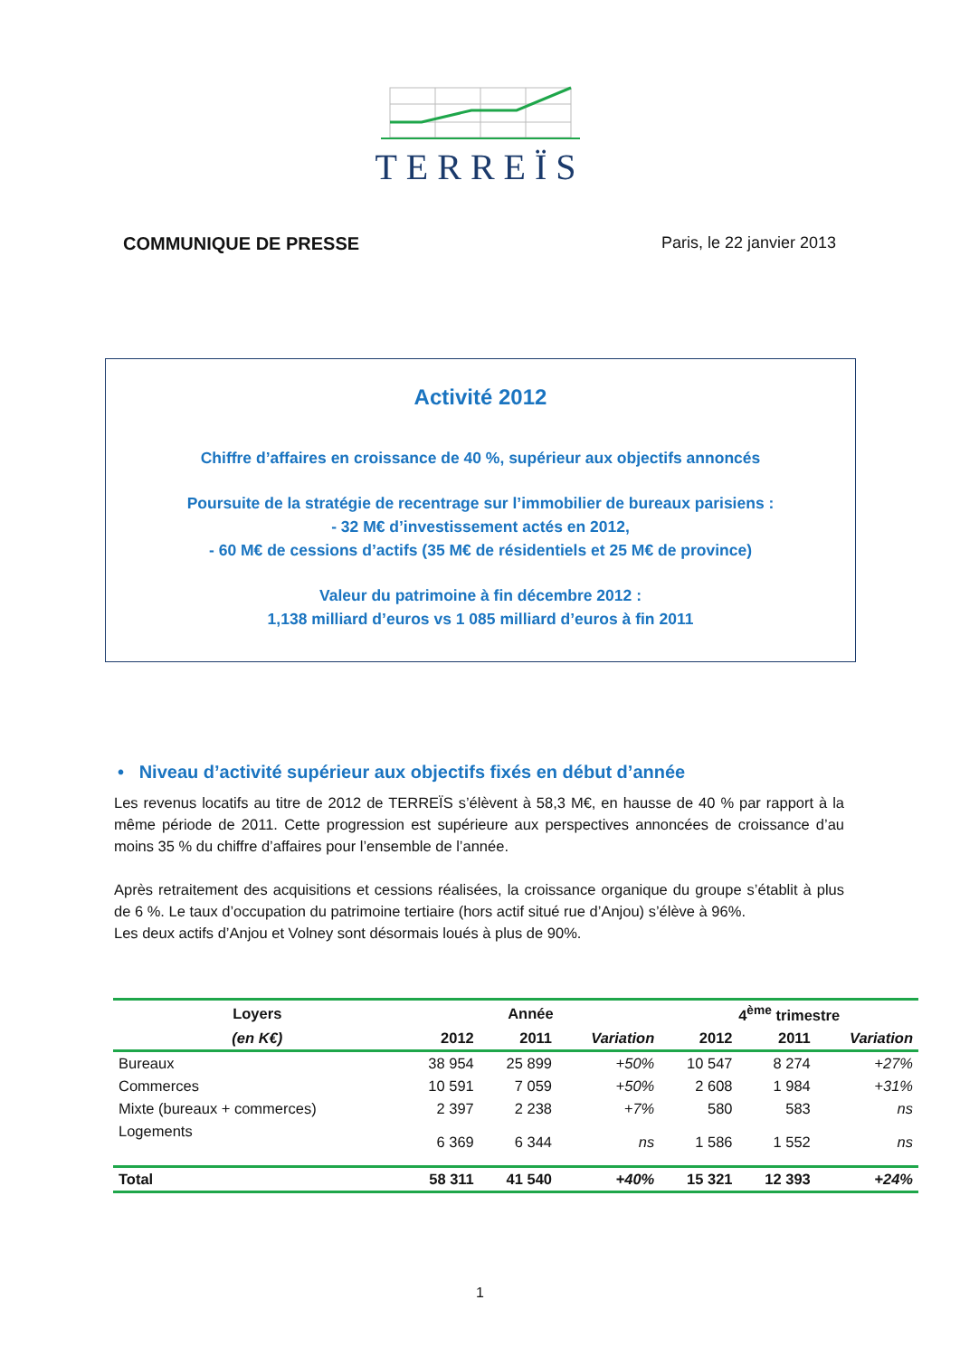TERREÏS
COMMUNIQUE DE PRESSE Paris, le 22 janvier 2013
Activité 2012
Chiffre d’affaires en croissance de 40 %, supérieur aux objectifs annoncés
Poursuite de la stratégie de recentrage sur l’immobilier de bureaux parisiens :
- 32 M€ d’investissement actés en 2012,
- 60 M€ de cessions d’actifs (35 M€ de résidentiels et 25 M€ de province)
Valeur du patrimoine à fin décembre 2012 :
1,138 milliard d’euros vs 1 085 milliard d’euros à fin 2011
• Niveau d’activité supérieur aux objectifs fixés en début d’année
Les revenus locatifs au titre de 2012 de TERREÏS s’élèvent à 58,3 M€, en hausse de 40 % par rapport à la même période de 2011. Cette progression est supérieure aux perspectives annoncées de croissance d’au moins 35 % du chiffre d’affaires pour l’ensemble de l’année.
Après retraitement des acquisitions et cessions réalisées, la croissance organique du groupe s’établit à plus de 6 %. Le taux d’occupation du patrimoine tertiaire (hors actif situé rue d’Anjou) s’élève à 96%.
Les deux actifs d’Anjou et Volney sont désormais loués à plus de 90%.
| Loyers | Année | | | 4<sup>ème</sup> trimestre | | |
| --- | --- | --- | --- | --- | --- | --- |
| (en K€) | 2012 | 2011 | Variation | 2012 | 2011 | Variation |
| Bureaux | 38 954 | 25 899 | +50% | 10 547 | 8 274 | +27% |
| Commerces | 10 591 | 7 059 | +50% | 2 608 | 1 984 | +31% |
| Mixte (bureaux + commerces) | 2 397 | 2 238 | +7% | 580 | 583 | ns |
| Logements | 6 369 | 6 344 | ns | 1 586 | 1 552 | ns |
| Total | 58 311 | 41 540 | +40% | 15 321 | 12 393 | +24% |
1